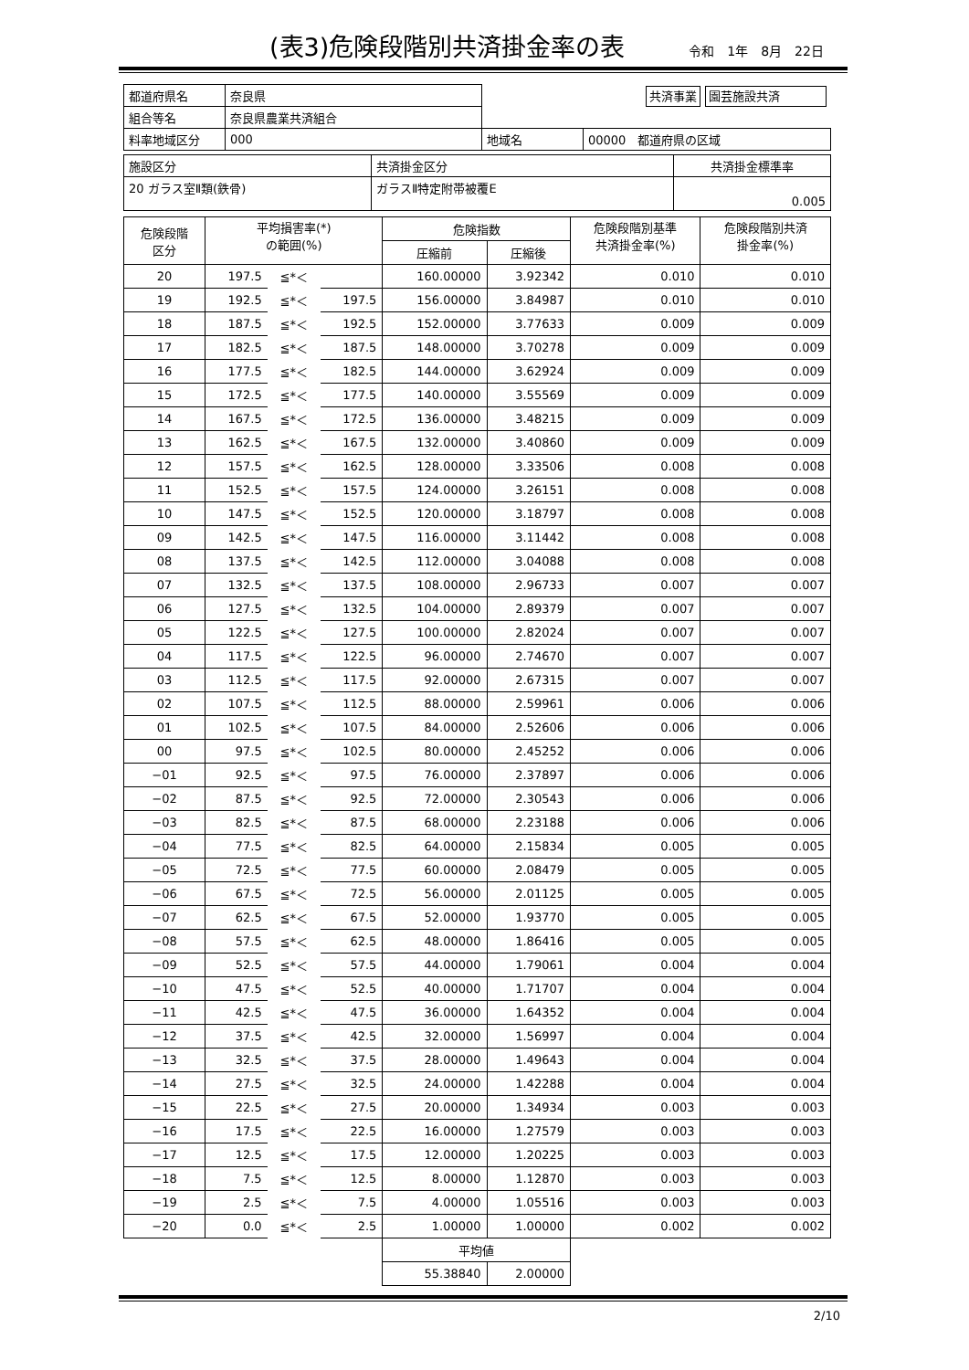(表3)危険段階別共済掛金率の表
令和　1年　8月　22日
| 都道府県名 | 奈良県 | | 共済事業 園芸施設共済 |
| 組合等名 | 奈良県農業共済組合 | | |
| 料率地域区分 | 000 | 地域名 | 00000 都道府県の区域 |
| 施設区分 | 共済掛金区分 | 共済掛金標準率 |
| 20 ガラス室Ⅱ類(鉄骨) | ガラスⅡ特定附帯被覆E | 0.005 |
| 危険段階 区分 | 平均損害率(*) の範囲(%) | | | 危険指数 | | 危険段階別基準 共済掛金率(%) | 危険段階別共済 掛金率(%) |
| | | | | 圧縮前 | 圧縮後 | | |
| 20 | 197.5 | ≦*＜ | | 160.00000 | 3.92342 | 0.010 | 0.010 |
| 19 | 192.5 | ≦*＜ | 197.5 | 156.00000 | 3.84987 | 0.010 | 0.010 |
| 18 | 187.5 | ≦*＜ | 192.5 | 152.00000 | 3.77633 | 0.009 | 0.009 |
| 17 | 182.5 | ≦*＜ | 187.5 | 148.00000 | 3.70278 | 0.009 | 0.009 |
| 16 | 177.5 | ≦*＜ | 182.5 | 144.00000 | 3.62924 | 0.009 | 0.009 |
| 15 | 172.5 | ≦*＜ | 177.5 | 140.00000 | 3.55569 | 0.009 | 0.009 |
| 14 | 167.5 | ≦*＜ | 172.5 | 136.00000 | 3.48215 | 0.009 | 0.009 |
| 13 | 162.5 | ≦*＜ | 167.5 | 132.00000 | 3.40860 | 0.009 | 0.009 |
| 12 | 157.5 | ≦*＜ | 162.5 | 128.00000 | 3.33506 | 0.008 | 0.008 |
| 11 | 152.5 | ≦*＜ | 157.5 | 124.00000 | 3.26151 | 0.008 | 0.008 |
| 10 | 147.5 | ≦*＜ | 152.5 | 120.00000 | 3.18797 | 0.008 | 0.008 |
| 09 | 142.5 | ≦*＜ | 147.5 | 116.00000 | 3.11442 | 0.008 | 0.008 |
| 08 | 137.5 | ≦*＜ | 142.5 | 112.00000 | 3.04088 | 0.008 | 0.008 |
| 07 | 132.5 | ≦*＜ | 137.5 | 108.00000 | 2.96733 | 0.007 | 0.007 |
| 06 | 127.5 | ≦*＜ | 132.5 | 104.00000 | 2.89379 | 0.007 | 0.007 |
| 05 | 122.5 | ≦*＜ | 127.5 | 100.00000 | 2.82024 | 0.007 | 0.007 |
| 04 | 117.5 | ≦*＜ | 122.5 | 96.00000 | 2.74670 | 0.007 | 0.007 |
| 03 | 112.5 | ≦*＜ | 117.5 | 92.00000 | 2.67315 | 0.007 | 0.007 |
| 02 | 107.5 | ≦*＜ | 112.5 | 88.00000 | 2.59961 | 0.006 | 0.006 |
| 01 | 102.5 | ≦*＜ | 107.5 | 84.00000 | 2.52606 | 0.006 | 0.006 |
| 00 | 97.5 | ≦*＜ | 102.5 | 80.00000 | 2.45252 | 0.006 | 0.006 |
| −01 | 92.5 | ≦*＜ | 97.5 | 76.00000 | 2.37897 | 0.006 | 0.006 |
| −02 | 87.5 | ≦*＜ | 92.5 | 72.00000 | 2.30543 | 0.006 | 0.006 |
| −03 | 82.5 | ≦*＜ | 87.5 | 68.00000 | 2.23188 | 0.006 | 0.006 |
| −04 | 77.5 | ≦*＜ | 82.5 | 64.00000 | 2.15834 | 0.005 | 0.005 |
| −05 | 72.5 | ≦*＜ | 77.5 | 60.00000 | 2.08479 | 0.005 | 0.005 |
| −06 | 67.5 | ≦*＜ | 72.5 | 56.00000 | 2.01125 | 0.005 | 0.005 |
| −07 | 62.5 | ≦*＜ | 67.5 | 52.00000 | 1.93770 | 0.005 | 0.005 |
| −08 | 57.5 | ≦*＜ | 62.5 | 48.00000 | 1.86416 | 0.005 | 0.005 |
| −09 | 52.5 | ≦*＜ | 57.5 | 44.00000 | 1.79061 | 0.004 | 0.004 |
| −10 | 47.5 | ≦*＜ | 52.5 | 40.00000 | 1.71707 | 0.004 | 0.004 |
| −11 | 42.5 | ≦*＜ | 47.5 | 36.00000 | 1.64352 | 0.004 | 0.004 |
| −12 | 37.5 | ≦*＜ | 42.5 | 32.00000 | 1.56997 | 0.004 | 0.004 |
| −13 | 32.5 | ≦*＜ | 37.5 | 28.00000 | 1.49643 | 0.004 | 0.004 |
| −14 | 27.5 | ≦*＜ | 32.5 | 24.00000 | 1.42288 | 0.004 | 0.004 |
| −15 | 22.5 | ≦*＜ | 27.5 | 20.00000 | 1.34934 | 0.003 | 0.003 |
| −16 | 17.5 | ≦*＜ | 22.5 | 16.00000 | 1.27579 | 0.003 | 0.003 |
| −17 | 12.5 | ≦*＜ | 17.5 | 12.00000 | 1.20225 | 0.003 | 0.003 |
| −18 | 7.5 | ≦*＜ | 12.5 | 8.00000 | 1.12870 | 0.003 | 0.003 |
| −19 | 2.5 | ≦*＜ | 7.5 | 4.00000 | 1.05516 | 0.003 | 0.003 |
| −20 | 0.0 | ≦*＜ | 2.5 | 1.00000 | 1.00000 | 0.002 | 0.002 |
| | | | | 平均値 | | | |
| | | | | 55.38840 | 2.00000 | | |
2/10